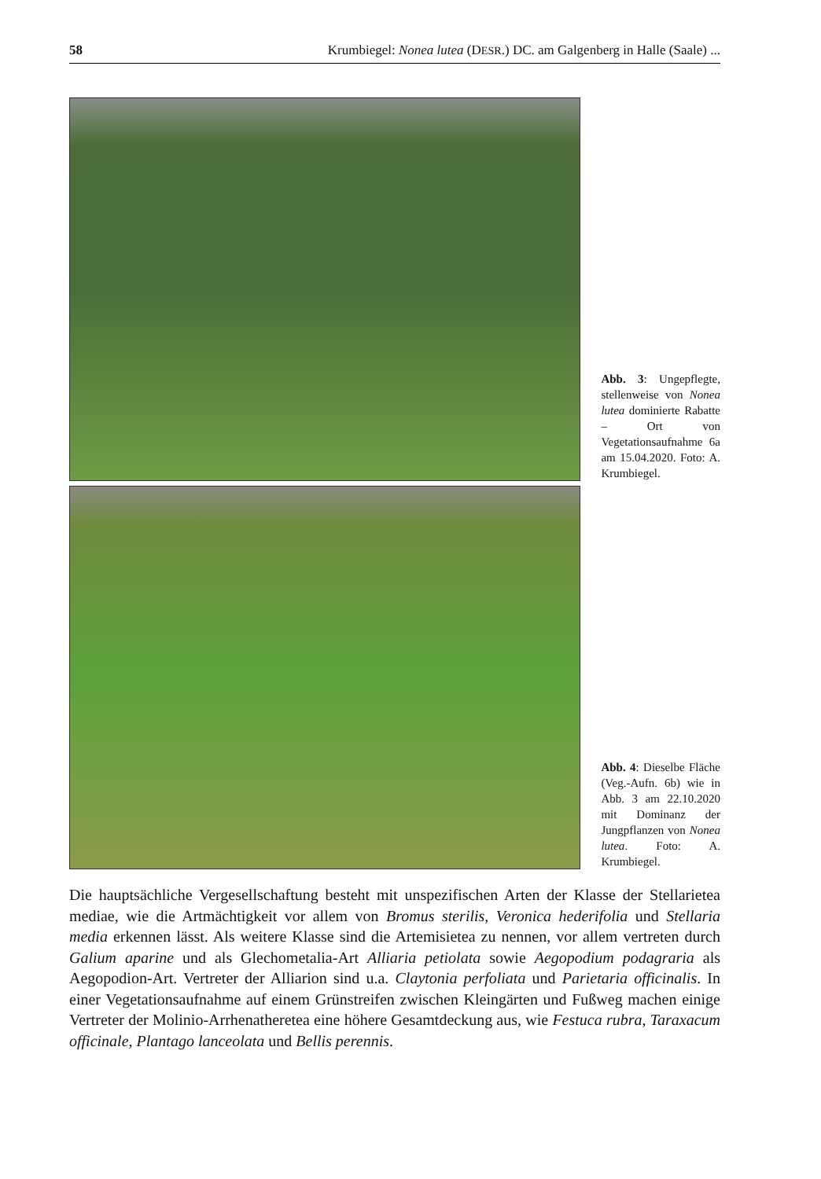58 Krumbiegel: Nonea lutea (DESR.) DC. am Galgenberg in Halle (Saale) ...
Abb. 3: Ungepflegte, stellenweise von Nonea lutea dominierte Rabatte – Ort von Vegetationsaufnahme 6a am 15.04.2020. Foto: A. Krumbiegel.
Abb. 4: Dieselbe Fläche (Veg.-Aufn. 6b) wie in Abb. 3 am 22.10.2020 mit Dominanz der Jungpflanzen von Nonea lutea. Foto: A. Krumbiegel.
Die hauptsächliche Vergesellschaftung besteht mit unspezifischen Arten der Klasse der Stellarietea mediae, wie die Artmächtigkeit vor allem von Bromus sterilis, Veronica hederifolia und Stellaria media erkennen lässt. Als weitere Klasse sind die Artemisietea zu nennen, vor allem vertreten durch Galium aparine und als Glechometalia-Art Alliaria petiolata sowie Aegopodium podagraria als Aegopodion-Art. Vertreter der Alliarion sind u.a. Claytonia perfoliata und Parietaria officinalis. In einer Vegetationsaufnahme auf einem Grünstreifen zwischen Kleingärten und Fußweg machen einige Vertreter der Molinio-Arrhenatheretea eine höhere Gesamtdeckung aus, wie Festuca rubra, Taraxacum officinale, Plantago lanceolata und Bellis perennis.